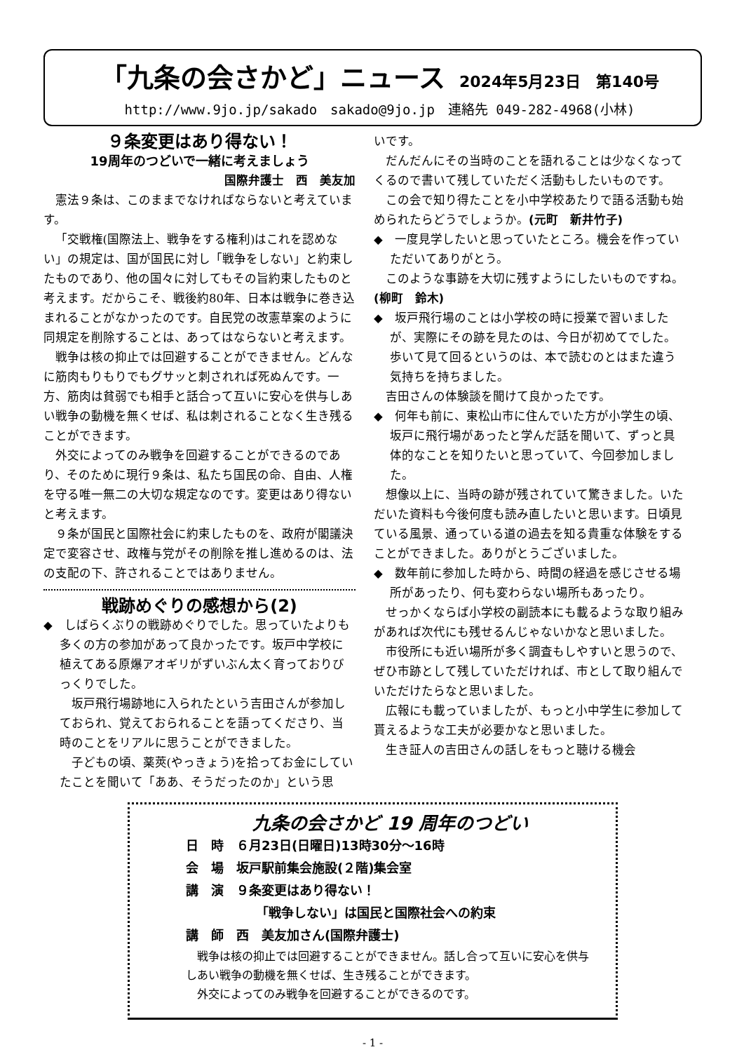「九条の会さかど」ニュース
2024年5月23日　第140号
http://www.9jo.jp/sakado　sakado@9jo.jp　連絡先 049-282-4968(小林)
９条変更はあり得ない！
19周年のつどいで一緒に考えましょう
国際弁護士　西　美友加
憲法９条は、このままでなければならないと考えています。
「交戦権(国際法上、戦争をする権利)はこれを認めない」の規定は、国が国民に対し「戦争をしない」と約束したものであり、他の国々に対してもその旨約束したものと考えます。だからこそ、戦後約80年、日本は戦争に巻き込まれることがなかったのです。自民党の改憲草案のように同規定を削除することは、あってはならないと考えます。
戦争は核の抑止では回避することができません。どんなに筋肉もりもりでもグサッと刺されれば死ぬんです。一方、筋肉は貧弱でも相手と話合って互いに安心を供与しあい戦争の動機を無くせば、私は刺されることなく生き残ることができます。
外交によってのみ戦争を回避することができるのであり、そのために現行９条は、私たち国民の命、自由、人権を守る唯一無二の大切な規定なのです。変更はあり得ないと考えます。
９条が国民と国際社会に約束したものを、政府が閣議決定で変容させ、政権与党がその削除を推し進めるのは、法の支配の下、許されることではありません。
戦跡めぐりの感想から(2)
◆　しばらくぶりの戦跡めぐりでした。思っていたよりも多くの方の参加があって良かったです。坂戸中学校に植えてある原爆アオギリがずいぶん太く育っておりびっくりでした。
坂戸飛行場跡地に入られたという吉田さんが参加しておられ、覚えておられることを語ってくださり、当時のことをリアルに思うことができました。
子どもの頃、薬莢(やっきょう)を拾ってお金にしていたことを聞いて「ああ、そうだったのか」という思
いです。
だんだんにその当時のことを語れることは少なくなってくるので書いて残していただく活動もしたいものです。
この会で知り得たことを小中学校あたりで語る活動も始められたらどうでしょうか。(元町　新井竹子)
◆　一度見学したいと思っていたところ。機会を作っていただいてありがとう。
このような事跡を大切に残すようにしたいものですね。(柳町　鈴木)
◆　坂戸飛行場のことは小学校の時に授業で習いましたが、実際にその跡を見たのは、今日が初めてでした。歩いて見て回るというのは、本で読むのとはまた違う気持ちを持ちました。
吉田さんの体験談を聞けて良かったです。
◆　何年も前に、東松山市に住んでいた方が小学生の頃、坂戸に飛行場があったと学んだ話を聞いて、ずっと具体的なことを知りたいと思っていて、今回参加しました。
想像以上に、当時の跡が残されていて驚きました。いただいた資料も今後何度も読み直したいと思います。日頃見ている風景、通っている道の過去を知る貴重な体験をすることができました。ありがとうございました。
◆　数年前に参加した時から、時間の経過を感じさせる場所があったり、何も変わらない場所もあったり。
せっかくならば小学校の副読本にも載るような取り組みがあれば次代にも残せるんじゃないかなと思いました。
市役所にも近い場所が多く調査もしやすいと思うので、ぜひ市跡として残していただければ、市として取り組んでいただけたらなと思いました。
広報にも載っていましたが、もっと小中学生に参加して貰えるような工夫が必要かなと思いました。
生き証人の吉田さんの話しをもっと聴ける機会
九条の会さかど 19 周年のつどい
日　時　６月23日(日曜日)13時30分～16時
会　場　坂戸駅前集会施設(２階)集会室
講　演　９条変更はあり得ない！
「戦争しない」は国民と国際社会への約束
講　師　西　美友加さん(国際弁護士)
戦争は核の抑止では回避することができません。話し合って互いに安心を供与しあい戦争の動機を無くせば、生き残ることができます。
外交によってのみ戦争を回避することができるのです。
- 1 -